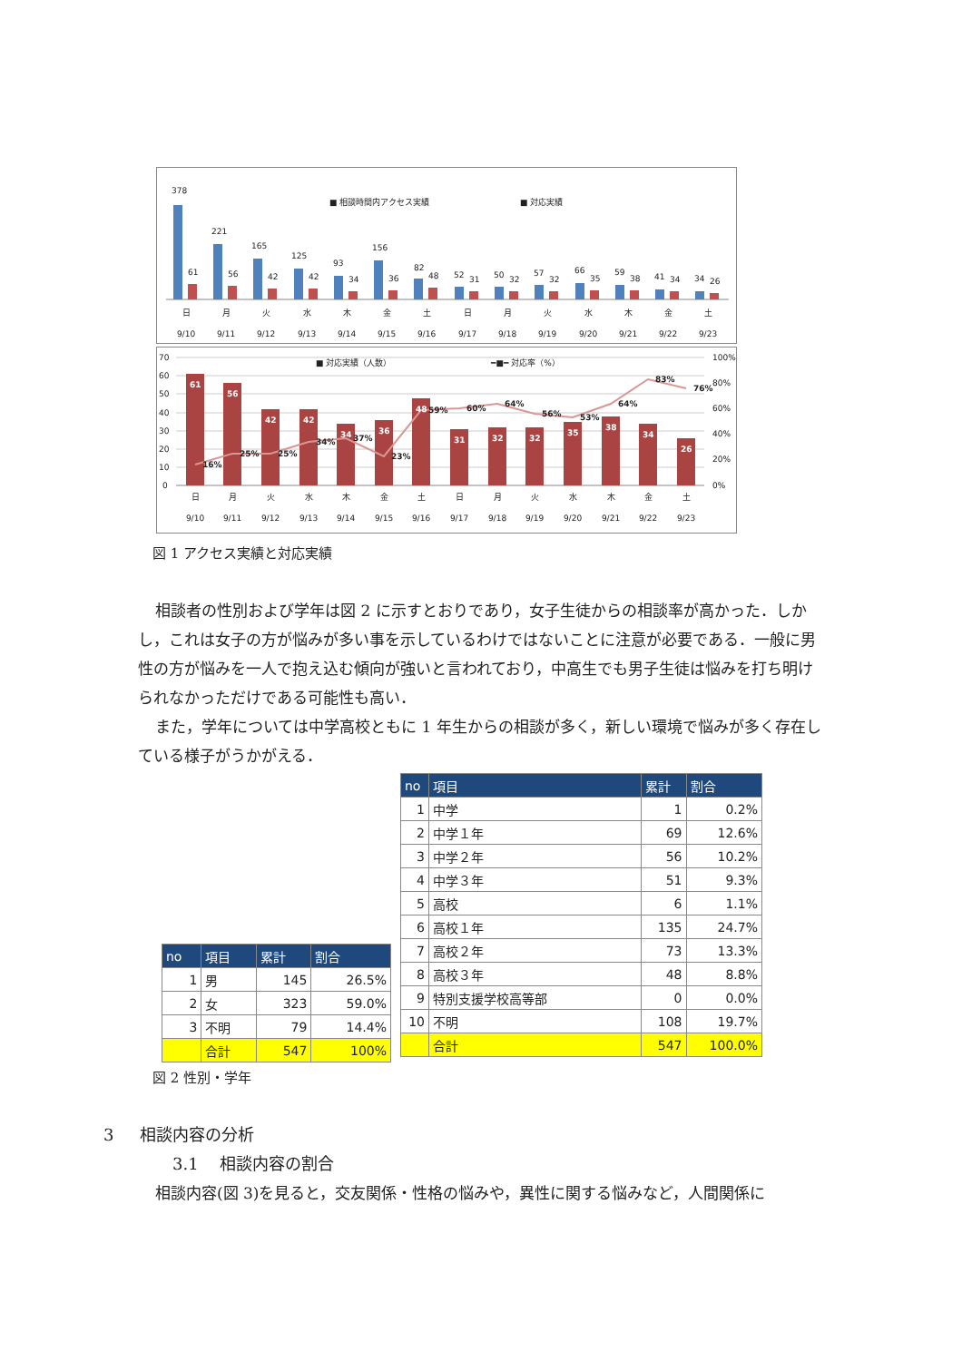378
■ 相談時間内アクセス実績
■ 対応実績
221
165
125
93
156
82
52
50
57
66
59
41
34
61
56
42
42
34
36
48
31
32
32
35
38
34
26
日
月
火
水
木
金
土
日
月
火
水
木
金
土
9/10
9/11
9/12
9/13
9/14
9/15
9/16
9/17
9/18
9/19
9/20
9/21
9/22
9/23
70
60
50
40
30
20
10
0
100%
80%
60%
40%
20%
0%
■ 対応実績（人数）
━■━ 対応率（%）
61
56
42
42
34
36
48
31
32
32
35
38
34
26
16%
25%
25%
34%
37%
23%
59%
60%
64%
56%
53%
64%
83%
76%
日
月
火
水
木
金
土
日
月
火
水
木
金
土
9/10
9/11
9/12
9/13
9/14
9/15
9/16
9/17
9/18
9/19
9/20
9/21
9/22
9/23
図 1 アクセス実績と対応実績
相談者の性別および学年は図 2 に示すとおりであり，女子生徒からの相談率が高かった．しかし，これは女子の方が悩みが多い事を示しているわけではないことに注意が必要である．一般に男性の方が悩みを一人で抱え込む傾向が強いと言われており，中高生でも男子生徒は悩みを打ち明けられなかっただけである可能性も高い．
また，学年については中学高校ともに 1 年生からの相談が多く，新しい環境で悩みが多く存在している様子がうかがえる．
| no | 項目 | 累計 | 割合 |
| --- | --- | --- | --- |
| 1 | 男 | 145 | 26.5% |
| 2 | 女 | 323 | 59.0% |
| 3 | 不明 | 79 | 14.4% |
| | 合計 | 547 | 100% |
| no | 項目 | 累計 | 割合 |
| --- | --- | --- | --- |
| 1 | 中学 | 1 | 0.2% |
| 2 | 中学１年 | 69 | 12.6% |
| 3 | 中学２年 | 56 | 10.2% |
| 4 | 中学３年 | 51 | 9.3% |
| 5 | 高校 | 6 | 1.1% |
| 6 | 高校１年 | 135 | 24.7% |
| 7 | 高校２年 | 73 | 13.3% |
| 8 | 高校３年 | 48 | 8.8% |
| 9 | 特別支援学校高等部 | 0 | 0.0% |
| 10 | 不明 | 108 | 19.7% |
| | 合計 | 547 | 100.0% |
図 2 性別・学年
3 相談内容の分析
3.1 相談内容の割合
相談内容(図 3)を見ると，交友関係・性格の悩みや，異性に関する悩みなど，人間関係に